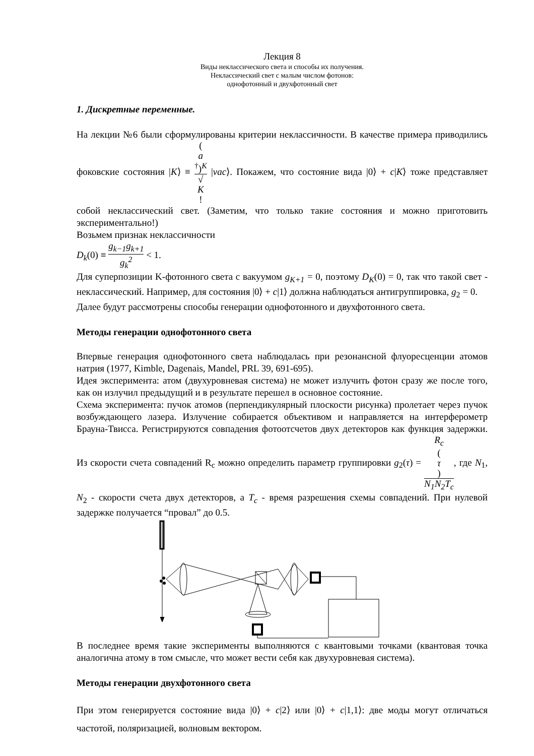Лекция 8
Виды неклассического света и способы их получения.
Неклассический свет с малым числом фотонов:
однофотонный и двухфотонный свет
1. Дискретные переменные.
На лекции №6 были сформулированы критерии неклассичности. В качестве примера приводились фоковские состояния |K⟩ ≡ (a
<sup>†</sup>)<sup>K</sup> √
K! |vac⟩. Покажем, что состояние вида |0⟩ + c|K⟩ тоже представляет собой неклассический свет. (Заметим, что только такие состояния и можно приготовить экспериментально!)
Возьмем признак неклассичности
D<sub>k</sub>(0) ≡ g<sub>k−1</sub>g<sub>k+1</sub> g<sub>k</sub><sup>2</sup> < 1.
Для суперпозиции K-фотонного света с вакуумом g<sub>K+1</sub> = 0, поэтому D<sub>K</sub>(0) = 0, так что такой свет - неклассический. Например, для состояния |0⟩ + c|1⟩ должна наблюдаться антигруппировка, g<sub>2</sub> = 0.
Далее будут рассмотрены способы генерации однофотонного и двухфотонного света.
Методы генерации однофотонного света
Впервые генерация однофотонного света наблюдалась при резонансной флуоресценции атомов натрия (1977, Kimble, Dagenais, Mandel, PRL 39, 691-695).
Идея эксперимента: атом (двухуровневая система) не может излучить фотон сразу же после того, как он излучил предыдущий и в результате перешел в основное состояние.
Схема эксперимента: пучок атомов (перпендикулярный плоскости рисунка) пролетает через пучок возбуждающего лазера. Излучение собирается объективом и направляется на интерферометр Брауна-Твисса. Регистрируются совпадения фотоотсчетов двух детекторов как функция задержки. Из скорости счета совпадений R<sub>c</sub> можно определить параметр группировки g<sub>2</sub>(τ) = R<sub>c</sub>
(τ) N<sub>1</sub>N<sub>2</sub>T<sub>c</sub>, где N<sub>1</sub>, N<sub>2</sub> - скорости счета двух детекторов, а T<sub>c</sub> - время разрешения схемы совпадений. При нулевой задержке получается “провал” до 0.5.
В последнее время такие эксперименты выполняются с квантовыми точками (квантовая точка аналогична атому в том смысле, что может вести себя как двухуровневая система).
Методы генерации двухфотонного света
При этом генерируется состояние вида |0⟩ + c|2⟩ или |0⟩ + c|1,1⟩: две моды могут отличаться частотой, поляризацией, волновым вектором.